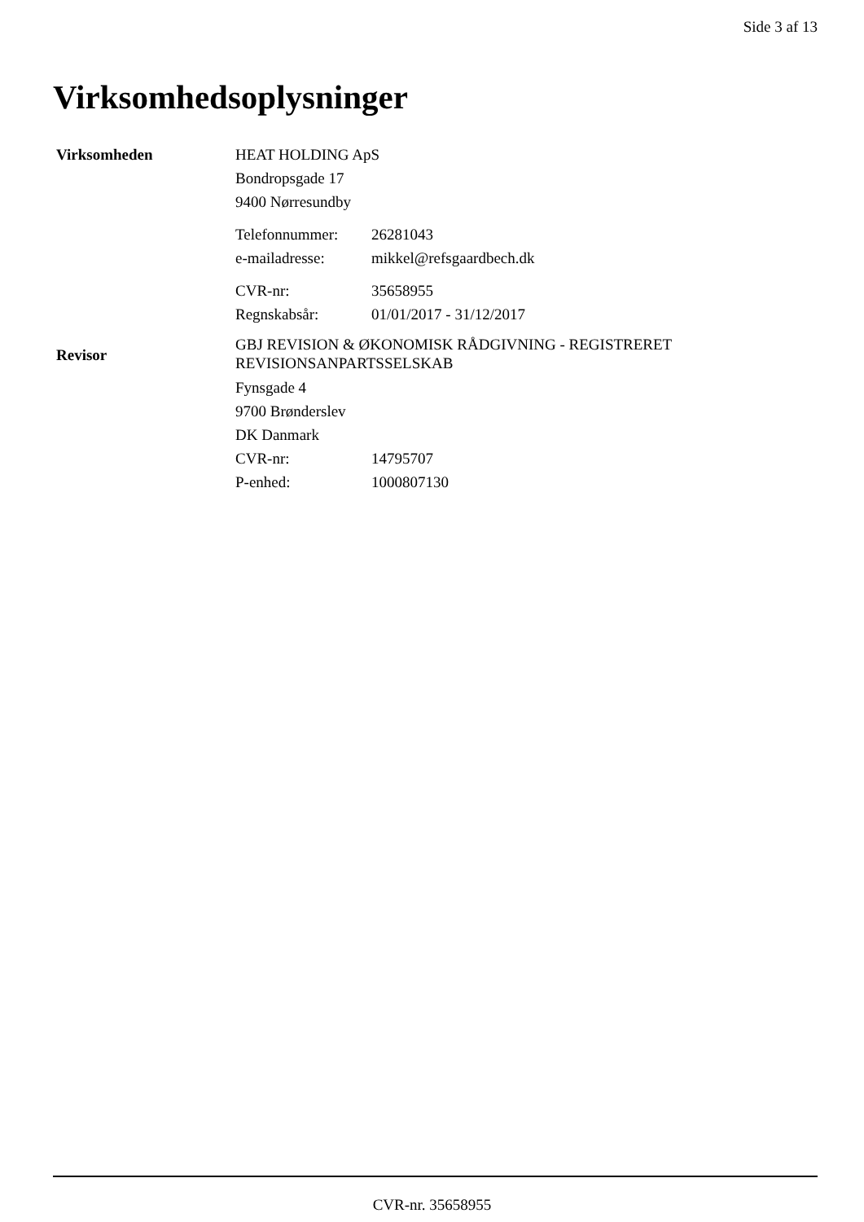Side 3 af 13
Virksomhedsoplysninger
Virksomheden HEAT HOLDING ApS
Bondropsgade 17
9400 Nørresundby
Telefonnummer: 26281043
e-mailadresse: mikkel@refsgaardbech.dk
CVR-nr: 35658955
Regnskabsår: 01/01/2017 - 31/12/2017
Revisor
GBJ REVISION & ØKONOMISK RÅDGIVNING - REGISTRERET
REVISIONSANPARTSSELSKAB
Fynsgade 4
9700 Brønderslev
DK Danmark
CVR-nr: 14795707
P-enhed: 1000807130
CVR-nr. 35658955